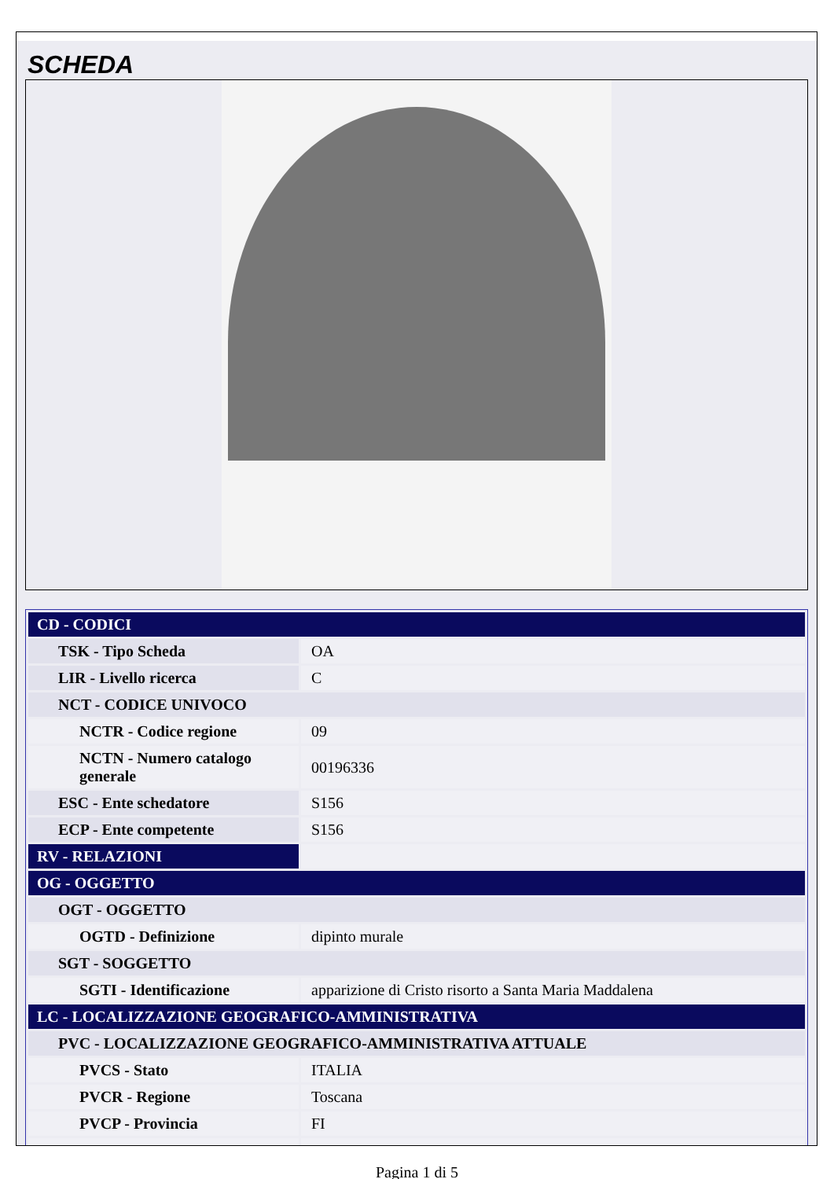SCHEDA
| CD - CODICI | |
| TSK - Tipo Scheda | OA |
| LIR - Livello ricerca | C |
| NCT - CODICE UNIVOCO | |
| NCTR - Codice regione | 09 |
| NCTN - Numero catalogo generale | 00196336 |
| ESC - Ente schedatore | S156 |
| ECP - Ente competente | S156 |
| RV - RELAZIONI | |
| OG - OGGETTO | |
| OGT - OGGETTO | |
| OGTD - Definizione | dipinto murale |
| SGT - SOGGETTO | |
| SGTI - Identificazione | apparizione di Cristo risorto a Santa Maria Maddalena |
| LC - LOCALIZZAZIONE GEOGRAFICO-AMMINISTRATIVA | |
| PVC - LOCALIZZAZIONE GEOGRAFICO-AMMINISTRATIVA ATTUALE | |
| PVCS - Stato | ITALIA |
| PVCR - Regione | Toscana |
| PVCP - Provincia | FI |
Pagina 1 di 5